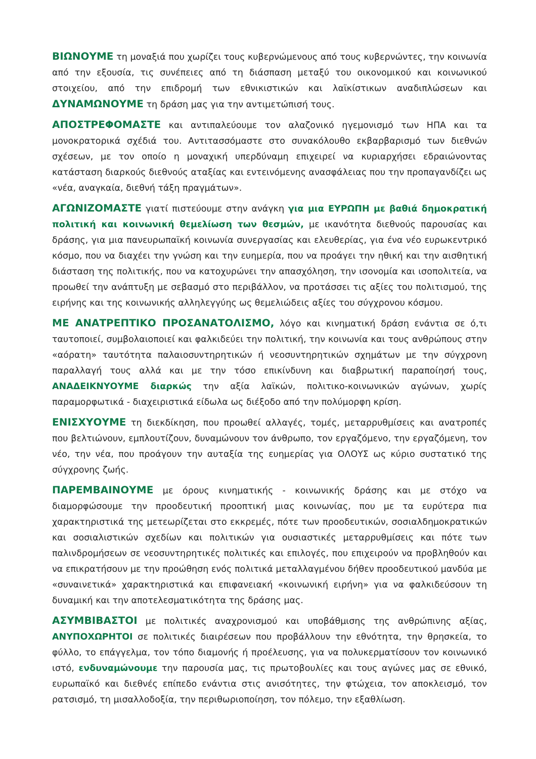ΒΙΩΝΟΥΜΕ τη μοναξιά που χωρίζει τους κυβερνώμενους από τους κυβερνώντες, την κοινωνία από την εξουσία, τις συνέπειες από τη διάσπαση μεταξύ του οικονομικού και κοινωνικού στοιχείου, από την επιδρομή των εθνικιστικών και λαϊκίστικων αναδιπλώσεων και ΔΥΝΑΜΩΝΟΥΜΕ τη δράση μας για την αντιμετώπισή τους.
ΑΠΟΣΤΡΕΦΟΜΑΣΤΕ και αντιπαλεύουμε τον αλαζονικό ηγεμονισμό των ΗΠΑ και τα μονοκρατορικά σχέδιά του. Αντιτασσόμαστε στο συνακόλουθο εκβαρβαρισμό των διεθνών σχέσεων, με τον οποίο η μοναχική υπερδύναμη επιχειρεί να κυριαρχήσει εδραιώνοντας κατάσταση διαρκούς διεθνούς αταξίας και εντεινόμενης ανασφάλειας που την προπαγανδίζει ως «νέα, αναγκαία, διεθνή τάξη πραγμάτων».
ΑΓΩΝΙΖΟΜΑΣΤΕ γιατί πιστεύουμε στην ανάγκη για μια ΕΥΡΩΠΗ με βαθιά δημοκρατική πολιτική και κοινωνική θεμελίωση των θεσμών, με ικανότητα διεθνούς παρουσίας και δράσης, για μια πανευρωπαϊκή κοινωνία συνεργασίας και ελευθερίας, για ένα νέο ευρωκεντρικό κόσμο, που να διαχέει την γνώση και την ευημερία, που να προάγει την ηθική και την αισθητική διάσταση της πολιτικής, που να κατοχυρώνει την απασχόληση, την ισονομία και ισοπολιτεία, να προωθεί την ανάπτυξη με σεβασμό στο περιβάλλον, να προτάσσει τις αξίες του πολιτισμού, της ειρήνης και της κοινωνικής αλληλεγγύης ως θεμελιώδεις αξίες του σύγχρονου κόσμου.
ΜΕ ΑΝΑΤΡΕΠΤΙΚΟ ΠΡΟΣΑΝΑΤΟΛΙΣΜΟ, λόγο και κινηματική δράση ενάντια σε ό,τι ταυτοποιεί, συμβολαιοποιεί και φαλκιδεύει την πολιτική, την κοινωνία και τους ανθρώπους στην «αόρατη» ταυτότητα παλαιοσυντηρητικών ή νεοσυντηρητικών σχημάτων με την σύγχρονη παραλλαγή τους αλλά και με την τόσο επικίνδυνη και διαβρωτική παραποίησή τους, ΑΝΑΔΕΙΚΝΥΟΥΜΕ διαρκώς την αξία λαϊκών, πολιτικο-κοινωνικών αγώνων, χωρίς παραμορφωτικά - διαχειριστικά είδωλα ως διέξοδο από την πολύμορφη κρίση.
ΕΝΙΣΧΥΟΥΜΕ τη διεκδίκηση, που προωθεί αλλαγές, τομές, μεταρρυθμίσεις και ανατροπές που βελτιώνουν, εμπλουτίζουν, δυναμώνουν τον άνθρωπο, τον εργαζόμενο, την εργαζόμενη, τον νέο, την νέα, που προάγουν την αυταξία της ευημερίας για ΟΛΟΥΣ ως κύριο συστατικό της σύγχρονης ζωής.
ΠΑΡΕΜΒΑΙΝΟΥΜΕ με όρους κινηματικής - κοινωνικής δράσης και με στόχο να διαμορφώσουμε την προοδευτική προοπτική μιας κοινωνίας, που με τα ευρύτερα πια χαρακτηριστικά της μετεωρίζεται στο εκκρεμές, πότε των προοδευτικών, σοσιαλδημοκρατικών και σοσιαλιστικών σχεδίων και πολιτικών για ουσιαστικές μεταρρυθμίσεις και πότε των παλινδρομήσεων σε νεοσυντηρητικές πολιτικές και επιλογές, που επιχειρούν να προβληθούν και να επικρατήσουν με την προώθηση ενός πολιτικά μεταλλαγμένου δήθεν προοδευτικού μανδύα με «συναινετικά» χαρακτηριστικά και επιφανειακή «κοινωνική ειρήνη» για να φαλκιδεύσουν τη δυναμική και την αποτελεσματικότητα της δράσης μας.
ΑΣΥΜΒΙΒΑΣΤΟΙ με πολιτικές αναχρονισμού και υποβάθμισης της ανθρώπινης αξίας, ΑΝΥΠΟΧΩΡΗΤΟΙ σε πολιτικές διαιρέσεων που προβάλλουν την εθνότητα, την θρησκεία, το φύλλο, το επάγγελμα, τον τόπο διαμονής ή προέλευσης, για να πολυκερματίσουν τον κοινωνικό ιστό, ενδυναμώνουμε την παρουσία μας, τις πρωτοβουλίες και τους αγώνες μας σε εθνικό, ευρωπαϊκό και διεθνές επίπεδο ενάντια στις ανισότητες, την φτώχεια, τον αποκλεισμό, τον ρατσισμό, τη μισαλλοδοξία, την περιθωριοποίηση, τον πόλεμο, την εξαθλίωση.